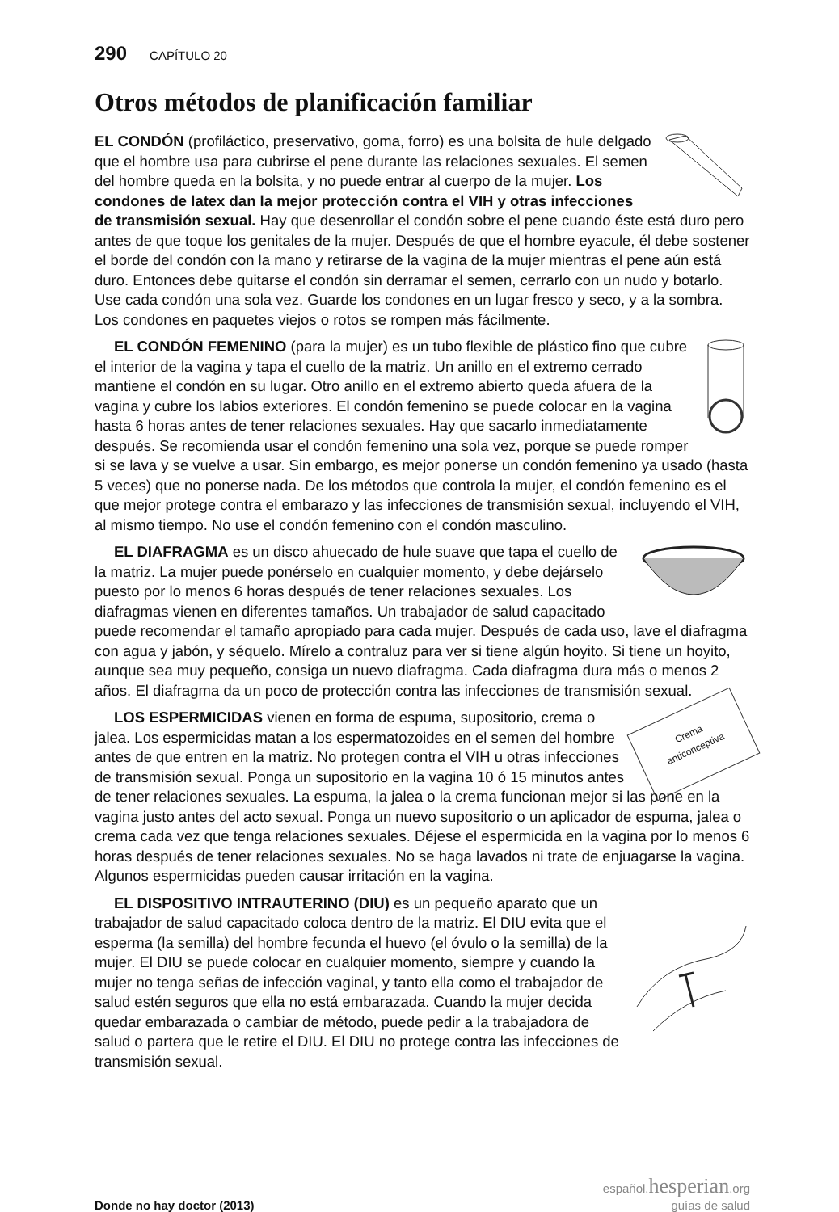290 CAPÍTULO 20
Otros métodos de planificación familiar
EL CONDÓN (profiláctico, preservativo, goma, forro) es una bolsita de hule delgado que el hombre usa para cubrirse el pene durante las relaciones sexuales. El semen del hombre queda en la bolsita, y no puede entrar al cuerpo de la mujer. Los condones de latex dan la mejor protección contra el VIH y otras infecciones de transmisión sexual. Hay que desenrollar el condón sobre el pene cuando éste está duro pero antes de que toque los genitales de la mujer. Después de que el hombre eyacule, él debe sostener el borde del condón con la mano y retirarse de la vagina de la mujer mientras el pene aún está duro. Entonces debe quitarse el condón sin derramar el semen, cerrarlo con un nudo y botarlo. Use cada condón una sola vez. Guarde los condones en un lugar fresco y seco, y a la sombra. Los condones en paquetes viejos o rotos se rompen más fácilmente.
EL CONDÓN FEMENINO (para la mujer) es un tubo flexible de plástico fino que cubre el interior de la vagina y tapa el cuello de la matriz. Un anillo en el extremo cerrado mantiene el condón en su lugar. Otro anillo en el extremo abierto queda afuera de la vagina y cubre los labios exteriores. El condón femenino se puede colocar en la vagina hasta 6 horas antes de tener relaciones sexuales. Hay que sacarlo inmediatamente después. Se recomienda usar el condón femenino una sola vez, porque se puede romper si se lava y se vuelve a usar. Sin embargo, es mejor ponerse un condón femenino ya usado (hasta 5 veces) que no ponerse nada. De los métodos que controla la mujer, el condón femenino es el que mejor protege contra el embarazo y las infecciones de transmisión sexual, incluyendo el VIH, al mismo tiempo. No use el condón femenino con el condón masculino.
EL DIAFRAGMA es un disco ahuecado de hule suave que tapa el cuello de la matriz. La mujer puede ponérselo en cualquier momento, y debe dejárselo puesto por lo menos 6 horas después de tener relaciones sexuales. Los diafragmas vienen en diferentes tamaños. Un trabajador de salud capacitado puede recomendar el tamaño apropiado para cada mujer. Después de cada uso, lave el diafragma con agua y jabón, y séquelo. Mírelo a contraluz para ver si tiene algún hoyito. Si tiene un hoyito, aunque sea muy pequeño, consiga un nuevo diafragma. Cada diafragma dura más o menos 2 años. El diafragma da un poco de protección contra las infecciones de transmisión sexual.
Crema
anticonceptiva LOS ESPERMICIDAS vienen en forma de espuma, supositorio, crema o jalea. Los espermicidas matan a los espermatozoides en el semen del hombre antes de que entren en la matriz. No protegen contra el VIH u otras infecciones de transmisión sexual. Ponga un supositorio en la vagina 10 ó 15 minutos antes de tener relaciones sexuales. La espuma, la jalea o la crema funcionan mejor si las pone en la vagina justo antes del acto sexual. Ponga un nuevo supositorio o un aplicador de espuma, jalea o crema cada vez que tenga relaciones sexuales. Déjese el espermicida en la vagina por lo menos 6 horas después de tener relaciones sexuales. No se haga lavados ni trate de enjuagarse la vagina. Algunos espermicidas pueden causar irritación en la vagina.
EL DISPOSITIVO INTRAUTERINO (DIU) es un pequeño aparato que un trabajador de salud capacitado coloca dentro de la matriz. El DIU evita que el esperma (la semilla) del hombre fecunda el huevo (el óvulo o la semilla) de la mujer. El DIU se puede colocar en cualquier momento, siempre y cuando la mujer no tenga señas de infección vaginal, y tanto ella como el trabajador de salud estén seguros que ella no está embarazada. Cuando la mujer decida quedar embarazada o cambiar de método, puede pedir a la trabajadora de salud o partera que le retire el DIU. El DIU no protege contra las infecciones de transmisión sexual.
Donde no hay doctor (2013)
español.hesperian.org
guías de salud